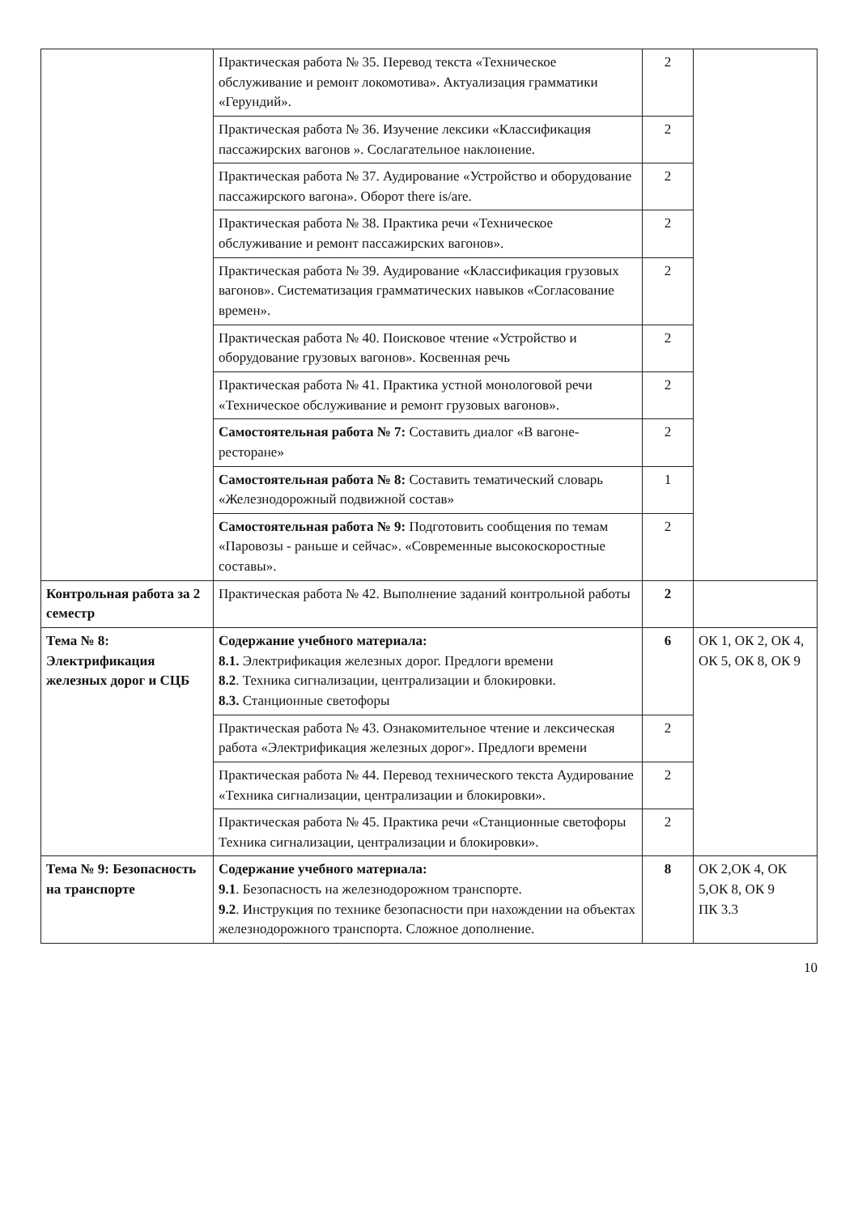| | Практическая работа № 35. Перевод текста «Техническое обслуживание и ремонт локомотива». Актуализация грамматики «Герундий». | 2 | |
| | Практическая работа № 36. Изучение лексики «Классификация пассажирских вагонов ». Сослагательное наклонение. | 2 | |
| | Практическая работа № 37. Аудирование «Устройство и оборудование пассажирского вагона». Оборот there is/are. | 2 | |
| | Практическая работа № 38. Практика речи «Техническое обслуживание и ремонт пассажирских вагонов». | 2 | |
| | Практическая работа № 39. Аудирование «Классификация грузовых вагонов». Систематизация грамматических навыков «Согласование времен». | 2 | |
| | Практическая работа № 40. Поисковое чтение «Устройство и оборудование грузовых вагонов». Косвенная речь | 2 | |
| | Практическая работа № 41. Практика устной монологовой речи «Техническое обслуживание и ремонт грузовых вагонов». | 2 | |
| | Самостоятельная работа № 7: Составить диалог «В вагоне-ресторане» | 2 | |
| | Самостоятельная работа № 8: Составить тематический словарь «Железнодорожный подвижной состав» | 1 | |
| | Самостоятельная работа № 9: Подготовить сообщения по темам «Паровозы - раньше и сейчас». «Современные высокоскоростные составы». | 2 | |
| Контрольная работа за 2 семестр | Практическая работа № 42. Выполнение заданий контрольной работы | 2 | |
| Тема № 8: Электрификация железных дорог и СЦБ | Содержание учебного материала: 8.1. Электрификация железных дорог. Предлоги времени 8.2 . Техника сигнализации, централизации и блокировки. 8.3. Станционные светофоры | 6 | ОК 1, ОК 2, ОК 4, ОК 5, ОК 8, ОК 9 |
| | Практическая работа № 43. Ознакомительное чтение и лексическая работа «Электрификация железных дорог». Предлоги времени | 2 | |
| | Практическая работа № 44. Перевод технического текста Аудирование «Техника сигнализации, централизации и блокировки». | 2 | |
| | Практическая работа № 45. Практика речи «Станционные светофоры Техника сигнализации, централизации и блокировки». | 2 | |
| Тема № 9: Безопасность на транспорте | Содержание учебного материала: 9.1 . Безопасность на железнодорожном транспорте. 9.2 . Инструкция по технике безопасности при нахождении на объектах железнодорожного транспорта. Сложное дополнение. | 8 | ОК 2,ОК 4, ОК 5,ОК 8, ОК 9 ПК 3.3 |
10